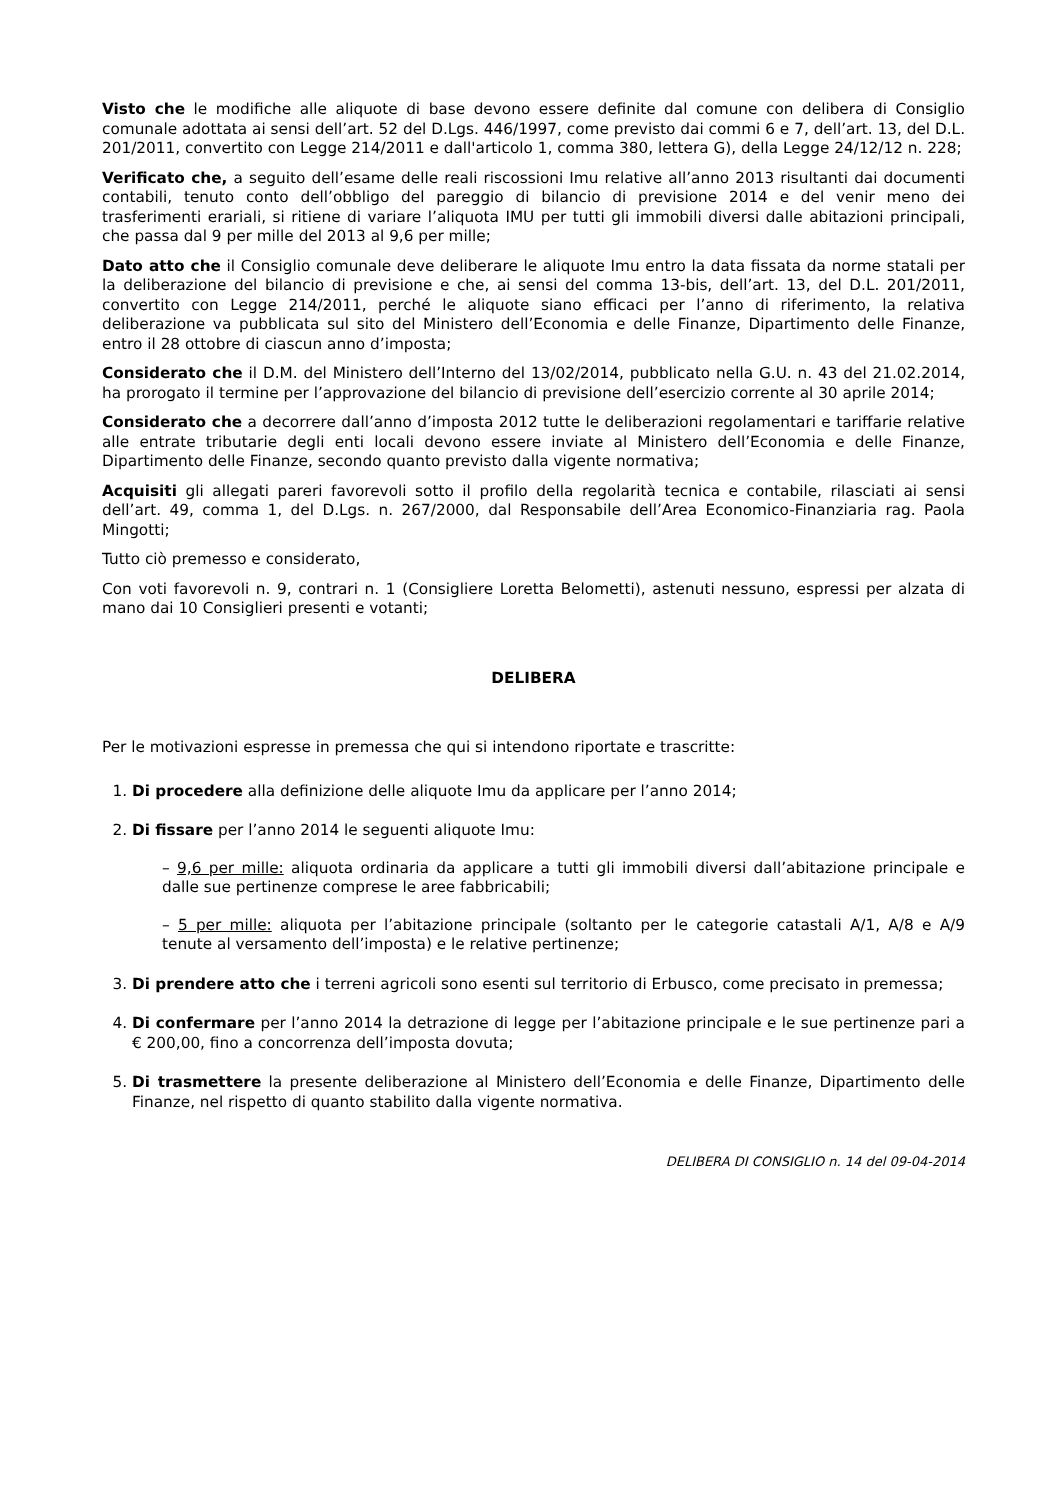Visto che le modifiche alle aliquote di base devono essere definite dal comune con delibera di Consiglio comunale adottata ai sensi dell’art. 52 del D.Lgs. 446/1997, come previsto dai commi 6 e 7, dell’art. 13, del D.L. 201/2011, convertito con Legge 214/2011 e dall'articolo 1, comma 380, lettera G), della Legge 24/12/12 n. 228;
Verificato che, a seguito dell’esame delle reali riscossioni Imu relative all’anno 2013 risultanti dai documenti contabili, tenuto conto dell’obbligo del pareggio di bilancio di previsione 2014 e del venir meno dei trasferimenti erariali, si ritiene di variare l’aliquota IMU per tutti gli immobili diversi dalle abitazioni principali, che passa dal 9 per mille del 2013 al 9,6 per mille;
Dato atto che il Consiglio comunale deve deliberare le aliquote Imu entro la data fissata da norme statali per la deliberazione del bilancio di previsione e che, ai sensi del comma 13-bis, dell’art. 13, del D.L. 201/2011, convertito con Legge 214/2011, perché le aliquote siano efficaci per l’anno di riferimento, la relativa deliberazione va pubblicata sul sito del Ministero dell’Economia e delle Finanze, Dipartimento delle Finanze, entro il 28 ottobre di ciascun anno d’imposta;
Considerato che il D.M. del Ministero dell’Interno del 13/02/2014, pubblicato nella G.U. n. 43 del 21.02.2014, ha prorogato il termine per l’approvazione del bilancio di previsione dell’esercizio corrente al 30 aprile 2014;
Considerato che a decorrere dall’anno d’imposta 2012 tutte le deliberazioni regolamentari e tariffarie relative alle entrate tributarie degli enti locali devono essere inviate al Ministero dell’Economia e delle Finanze, Dipartimento delle Finanze, secondo quanto previsto dalla vigente normativa;
Acquisiti gli allegati pareri favorevoli sotto il profilo della regolarità tecnica e contabile, rilasciati ai sensi dell’art. 49, comma 1, del D.Lgs. n. 267/2000, dal Responsabile dell’Area Economico-Finanziaria rag. Paola Mingotti;
Tutto ciò premesso e considerato,
Con voti favorevoli n. 9, contrari n. 1 (Consigliere Loretta Belometti), astenuti nessuno, espressi per alzata di mano dai 10 Consiglieri presenti e votanti;
DELIBERA
Per le motivazioni espresse in premessa che qui si intendono riportate e trascritte:
1. Di procedere alla definizione delle aliquote Imu da applicare per l’anno 2014;
2. Di fissare per l’anno 2014 le seguenti aliquote Imu:
– 9,6 per mille: aliquota ordinaria da applicare a tutti gli immobili diversi dall’abitazione principale e dalle sue pertinenze comprese le aree fabbricabili;
– 5 per mille: aliquota per l’abitazione principale (soltanto per le categorie catastali A/1, A/8 e A/9 tenute al versamento dell’imposta) e le relative pertinenze;
3. Di prendere atto che i terreni agricoli sono esenti sul territorio di Erbusco, come precisato in premessa;
4. Di confermare per l’anno 2014 la detrazione di legge per l’abitazione principale e le sue pertinenze pari a € 200,00, fino a concorrenza dell’imposta dovuta;
5. Di trasmettere la presente deliberazione al Ministero dell’Economia e delle Finanze, Dipartimento delle Finanze, nel rispetto di quanto stabilito dalla vigente normativa.
DELIBERA DI CONSIGLIO n. 14 del 09-04-2014